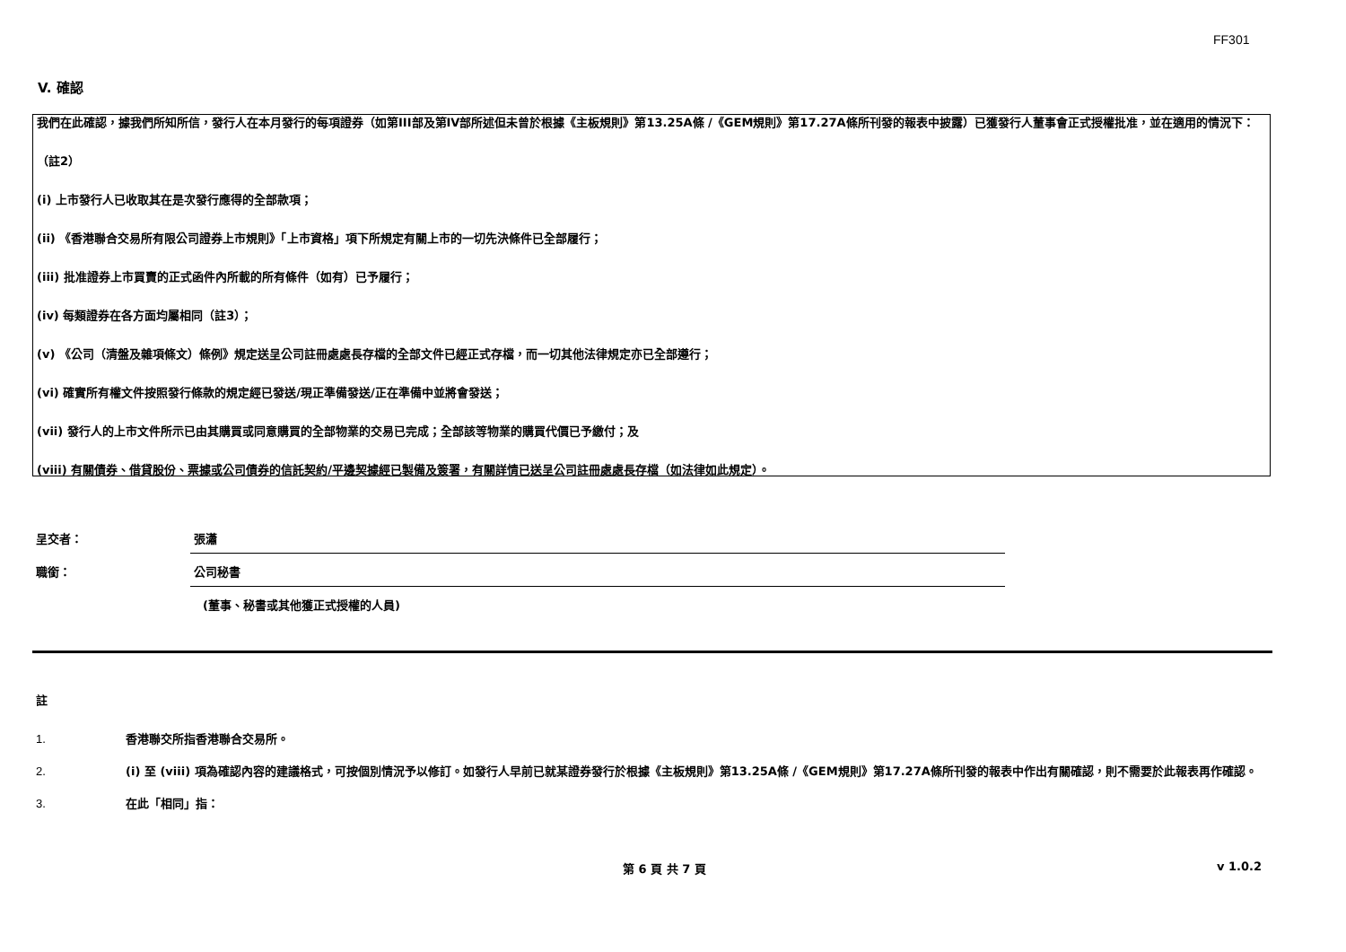FF301
V. 確認
我們在此確認，據我們所知所信，發行人在本月發行的每項證券（如第III部及第IV部所述但未曾於根據《主板規則》第13.25A條 /《GEM規則》第17.27A條所刊發的報表中披露）已獲發行人董事會正式授權批准，並在適用的情況下：
（註2）
(i) 上市發行人已收取其在是次發行應得的全部款項；
(ii) 《香港聯合交易所有限公司證券上市規則》「上市資格」項下所規定有關上市的一切先決條件已全部履行；
(iii) 批准證券上市買賣的正式函件內所載的所有條件（如有）已予履行；
(iv) 每類證券在各方面均屬相同（註3）；
(v) 《公司（清盤及雜項條文）條例》規定送呈公司註冊處處長存檔的全部文件已經正式存檔，而一切其他法律規定亦已全部遵行；
(vi) 確實所有權文件按照發行條款的規定經已發送/現正準備發送/正在準備中並將會發送；
(vii) 發行人的上市文件所示已由其購買或同意購買的全部物業的交易已完成；全部該等物業的購買代價已予繳付；及
(viii) 有關債券、借貸股份、票據或公司債券的信託契約/平邊契據經已製備及簽署，有關詳情已送呈公司註冊處處長存檔（如法律如此規定）。
呈交者： 張瀟
職銜： 公司秘書
(董事、秘書或其他獲正式授權的人員)
註
1. 香港聯交所指香港聯合交易所。
2. (i) 至 (viii) 項為確認內容的建議格式，可按個別情況予以修訂。如發行人早前已就某證券發行於根據《主板規則》第13.25A條 /《GEM規則》第17.27A條所刊發的報表中作出有關確認，則不需要於此報表再作確認。
3. 在此「相同」指：
第 6 頁 共 7 頁 v 1.0.2